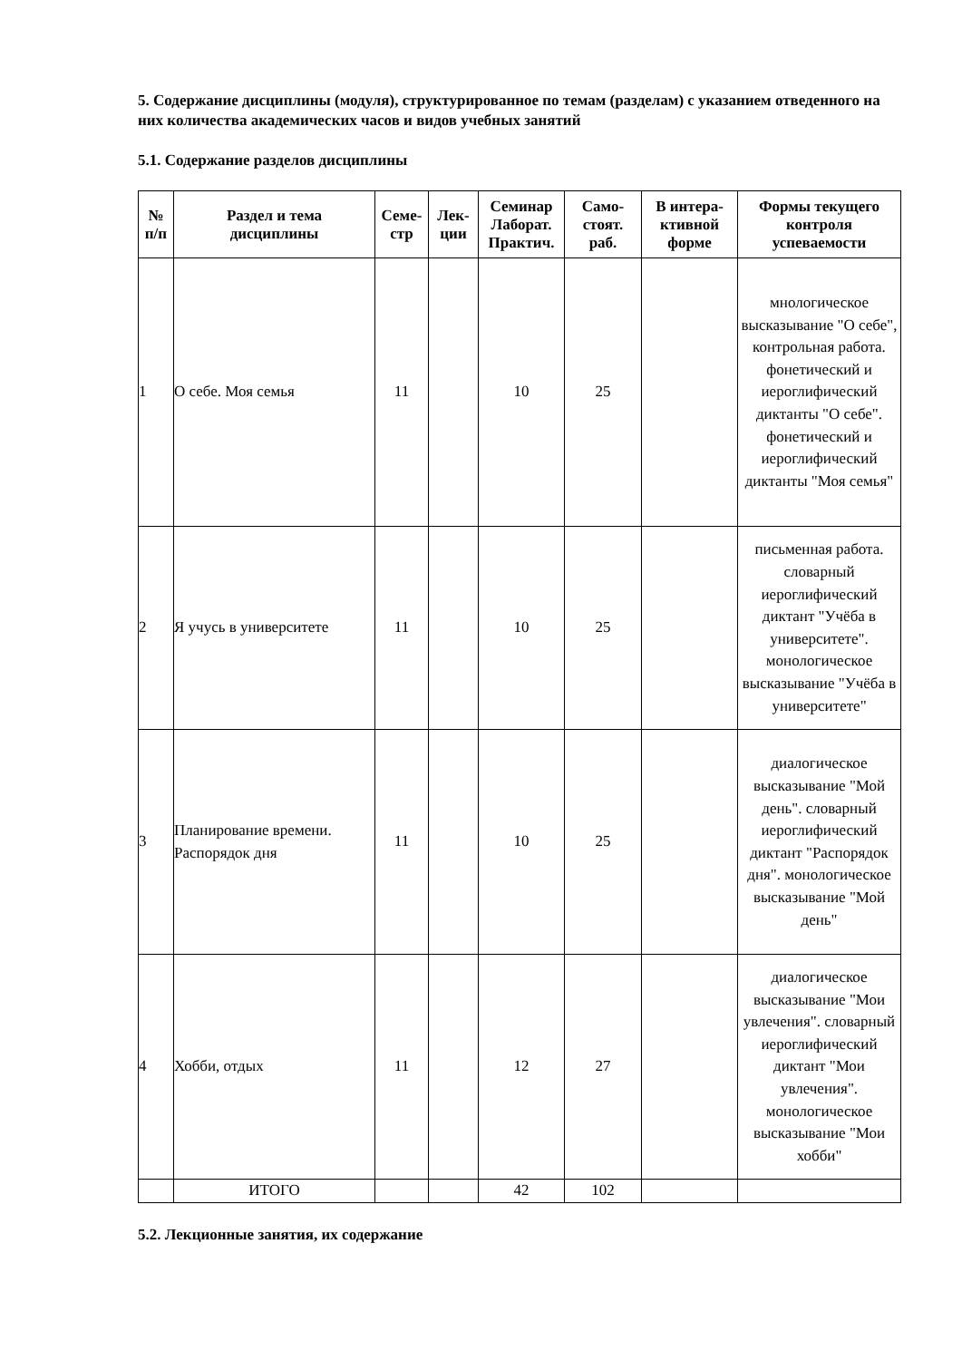5. Содержание дисциплины (модуля), структурированное по темам (разделам) с указанием отведенного на них количества академических часов и видов учебных занятий
5.1. Содержание разделов дисциплины
| № п/п | Раздел и тема дисциплины | Семе- стр | Лек- ции | Семинар Лаборат. Практич. | Само- стоят. раб. | В интера- ктивной форме | Формы текущего контроля успеваемости |
| --- | --- | --- | --- | --- | --- | --- | --- |
| 1 | О себе. Моя семья | 11 | | 10 | 25 | | мнологическое высказывание "О себе", контрольная работа. фонетический и иероглифический диктанты "О себе". фонетический и иероглифический диктанты "Моя семья" |
| 2 | Я учусь в университете | 11 | | 10 | 25 | | письменная работа. словарный иероглифический диктант "Учёба в университете". монологическое высказывание "Учёба в университете" |
| 3 | Планирование времени. Распорядок дня | 11 | | 10 | 25 | | диалогическое высказывание "Мой день". словарный иероглифический диктант "Распорядок дня". монологическое высказывание "Мой день" |
| 4 | Хобби, отдых | 11 | | 12 | 27 | | диалогическое высказывание "Мои увлечения". словарный иероглифический диктант "Мои увлечения". монологическое высказывание "Мои хобби" |
| | ИТОГО | | | 42 | 102 | | |
5.2. Лекционные занятия, их содержание